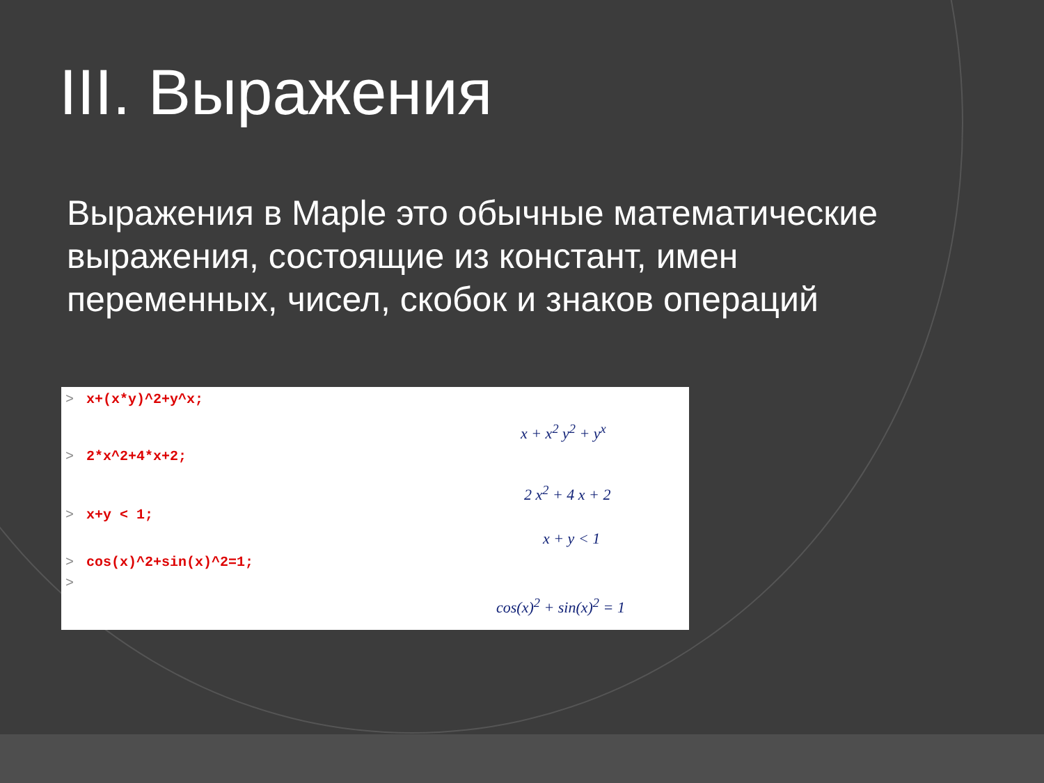III. Выражения
Выражения в Maple это обычные математические выражения, состоящие из констант, имен переменных, чисел, скобок и знаков операций
> x+(x*y)^2+y^x;
x + x<sup>2</sup> y<sup>2</sup> + y<sup>x</sup>
> 2*x^2+4*x+2;
2 x<sup>2</sup> + 4 x + 2
> x+y < 1;
x + y < 1
> cos(x)^2+sin(x)^2=1;
>
cos(x)<sup>2</sup> + sin(x)<sup>2</sup> = 1